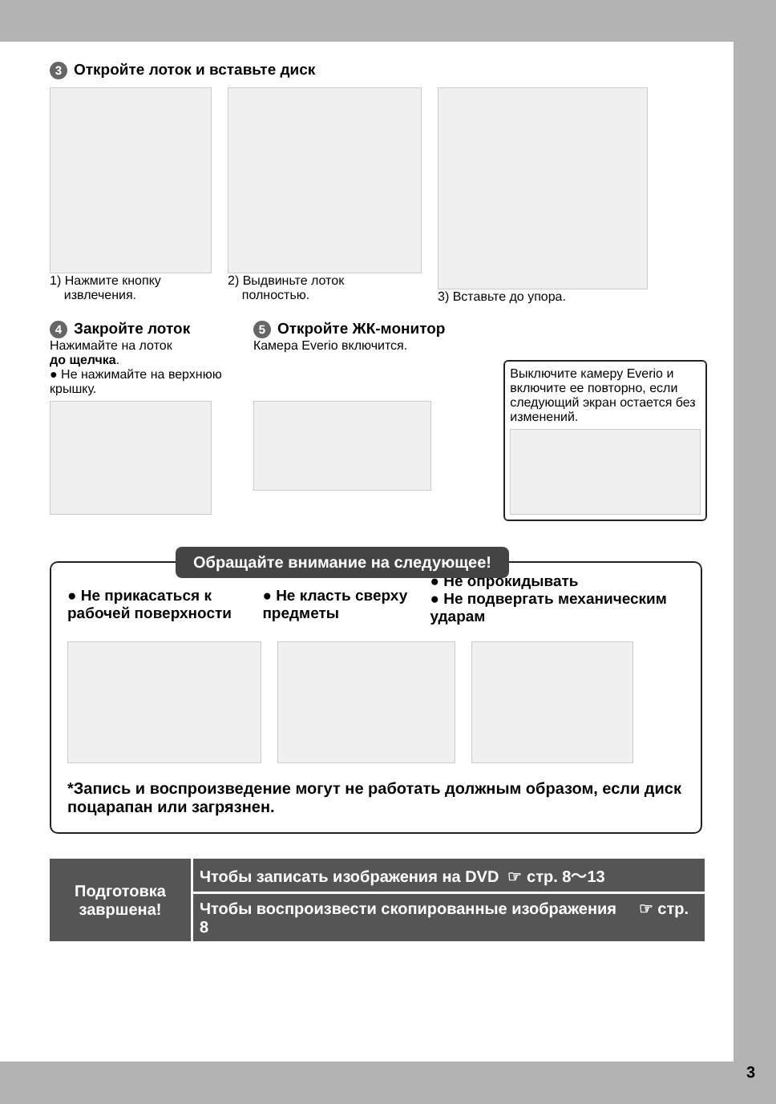3 Откройте лоток и вставьте диск
1) Нажмите кнопку
извлечения.
2) Выдвиньте лоток
полностью.
3) Вставьте до упора.
4 Закройте лоток
Нажимайте на лоток
до щелчка.
● Не нажимайте на верхнюю крышку.
5 Откройте ЖК-монитор
Камера Everio включится.
Выключите камеру Everio и включите ее повторно, если следующий экран остается без изменений.
Обращайте внимание на следующее!
● Не прикасаться к рабочей поверхности
● Не класть сверху предметы
● Не опрокидывать
● Не подвергать механическим ударам
*Запись и воспроизведение могут не работать должным образом, если диск поцарапан или загрязнен.
| Подготовка завршена! | Чтобы записать изображения на DVD ☞ стр. 8～13 |
| | Чтобы воспроизвести скопированные изображения ☞ стр. 8 |
3